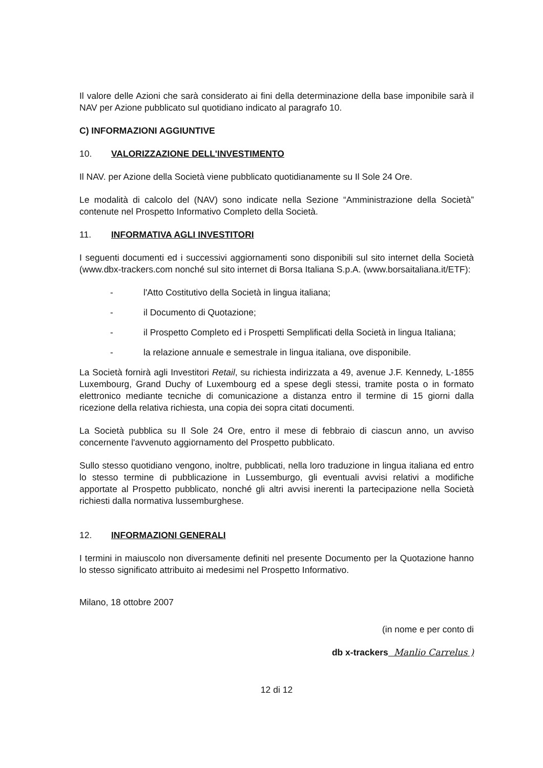Il valore delle Azioni che sarà considerato ai fini della determinazione della base imponibile sarà il NAV per Azione pubblicato sul quotidiano indicato al paragrafo 10.
C) INFORMAZIONI AGGIUNTIVE
10. VALORIZZAZIONE DELL'INVESTIMENTO
Il NAV. per Azione della Società viene pubblicato quotidianamente su Il Sole 24 Ore.
Le modalità di calcolo del (NAV) sono indicate nella Sezione “Amministrazione della Società” contenute nel Prospetto Informativo Completo della Società.
11. INFORMATIVA AGLI INVESTITORI
I seguenti documenti ed i successivi aggiornamenti sono disponibili sul sito internet della Società (www.dbx-trackers.com nonché sul sito internet di Borsa Italiana S.p.A. (www.borsaitaliana.it/ETF):
- l'Atto Costitutivo della Società in lingua italiana;
- il Documento di Quotazione;
- il Prospetto Completo ed i Prospetti Semplificati della Società in lingua Italiana;
- la relazione annuale e semestrale in lingua italiana, ove disponibile.
La Società fornirà agli Investitori Retail, su richiesta indirizzata a 49, avenue J.F. Kennedy, L-1855 Luxembourg, Grand Duchy of Luxembourg ed a spese degli stessi, tramite posta o in formato elettronico mediante tecniche di comunicazione a distanza entro il termine di 15 giorni dalla ricezione della relativa richiesta, una copia dei sopra citati documenti.
La Società pubblica su Il Sole 24 Ore, entro il mese di febbraio di ciascun anno, un avviso concernente l'avvenuto aggiornamento del Prospetto pubblicato.
Sullo stesso quotidiano vengono, inoltre, pubblicati, nella loro traduzione in lingua italiana ed entro lo stesso termine di pubblicazione in Lussemburgo, gli eventuali avvisi relativi a modifiche apportate al Prospetto pubblicato, nonché gli altri avvisi inerenti la partecipazione nella Società richiesti dalla normativa lussemburghese.
12. INFORMAZIONI GENERALI
I termini in maiuscolo non diversamente definiti nel presente Documento per la Quotazione hanno lo stesso significato attribuito ai medesimi nel Prospetto Informativo.
Milano, 18 ottobre 2007
(in nome e per conto di
db x-trackers Manlio Carrelus )
12 di 12